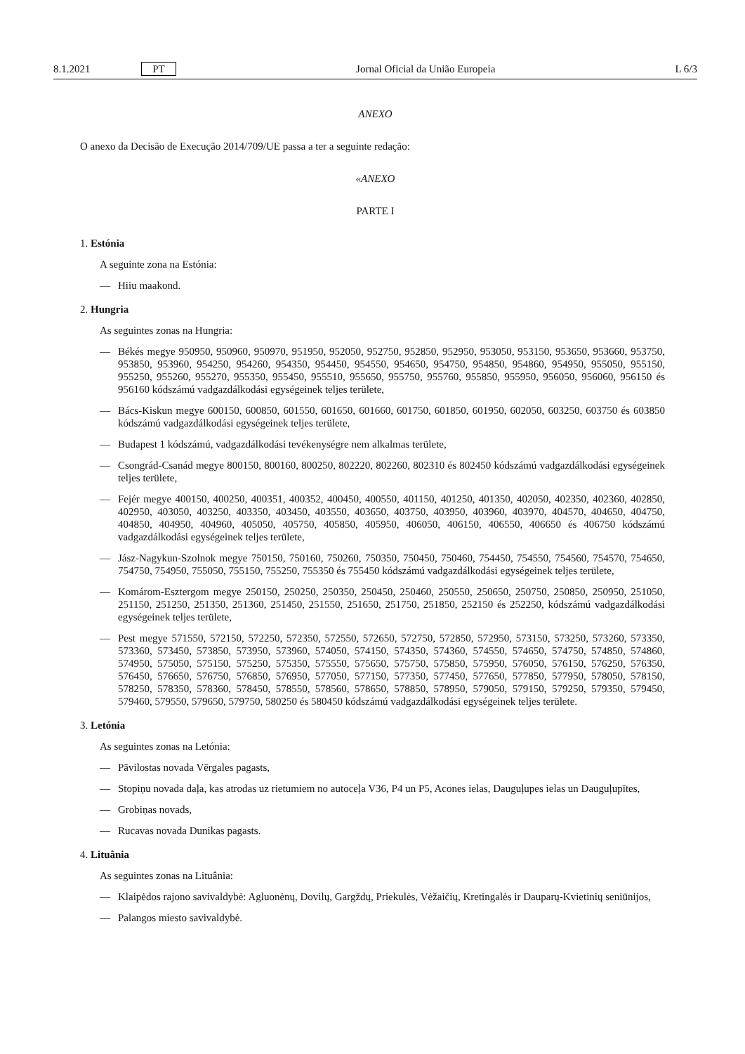8.1.2021 PT Jornal Oficial da União Europeia L 6/3
ANEXO
O anexo da Decisão de Execução 2014/709/UE passa a ter a seguinte redação:
«ANEXO
PARTE I
1. Estónia
A seguinte zona na Estónia:
— Hiiu maakond.
2. Hungria
As seguintes zonas na Hungria:
— Békés megye 950950, 950960, 950970, 951950, 952050, 952750, 952850, 952950, 953050, 953150, 953650, 953660, 953750, 953850, 953960, 954250, 954260, 954350, 954450, 954550, 954650, 954750, 954850, 954860, 954950, 955050, 955150, 955250, 955260, 955270, 955350, 955450, 955510, 955650, 955750, 955760, 955850, 955950, 956050, 956060, 956150 és 956160 kódszámú vadgazdálkodási egységeinek teljes területe,
— Bács-Kiskun megye 600150, 600850, 601550, 601650, 601660, 601750, 601850, 601950, 602050, 603250, 603750 és 603850 kódszámú vadgazdálkodási egységeinek teljes területe,
— Budapest 1 kódszámú, vadgazdálkodási tevékenységre nem alkalmas területe,
— Csongrád-Csanád megye 800150, 800160, 800250, 802220, 802260, 802310 és 802450 kódszámú vadgazdálkodási egységeinek teljes területe,
— Fejér megye 400150, 400250, 400351, 400352, 400450, 400550, 401150, 401250, 401350, 402050, 402350, 402360, 402850, 402950, 403050, 403250, 403350, 403450, 403550, 403650, 403750, 403950, 403960, 403970, 404570, 404650, 404750, 404850, 404950, 404960, 405050, 405750, 405850, 405950, 406050, 406150, 406550, 406650 és 406750 kódszámú vadgazdálkodási egységeinek teljes területe,
— Jász-Nagykun-Szolnok megye 750150, 750160, 750260, 750350, 750450, 750460, 754450, 754550, 754560, 754570, 754650, 754750, 754950, 755050, 755150, 755250, 755350 és 755450 kódszámú vadgazdálkodási egységeinek teljes területe,
— Komárom-Esztergom megye 250150, 250250, 250350, 250450, 250460, 250550, 250650, 250750, 250850, 250950, 251050, 251150, 251250, 251350, 251360, 251450, 251550, 251650, 251750, 251850, 252150 és 252250, kódszámú vadgazdálkodási egységeinek teljes területe,
— Pest megye 571550, 572150, 572250, 572350, 572550, 572650, 572750, 572850, 572950, 573150, 573250, 573260, 573350, 573360, 573450, 573850, 573950, 573960, 574050, 574150, 574350, 574360, 574550, 574650, 574750, 574850, 574860, 574950, 575050, 575150, 575250, 575350, 575550, 575650, 575750, 575850, 575950, 576050, 576150, 576250, 576350, 576450, 576650, 576750, 576850, 576950, 577050, 577150, 577350, 577450, 577650, 577850, 577950, 578050, 578150, 578250, 578350, 578360, 578450, 578550, 578560, 578650, 578850, 578950, 579050, 579150, 579250, 579350, 579450, 579460, 579550, 579650, 579750, 580250 és 580450 kódszámú vadgazdálkodási egységeinek teljes területe.
3. Letónia
As seguintes zonas na Letónia:
— Pāvilostas novada Vērgales pagasts,
— Stopiņu novada daļa, kas atrodas uz rietumiem no autoceļa V36, P4 un P5, Acones ielas, Dauguļupes ielas un Dauguļupītes,
— Grobiņas novads,
— Rucavas novada Dunikas pagasts.
4. Lituânia
As seguintes zonas na Lituânia:
— Klaipėdos rajono savivaldybė: Agluonėnų, Dovilų, Gargždų, Priekulės, Vėžaičių, Kretingalės ir Dauparų-Kvietinių seniūnijos,
— Palangos miesto savivaldybė.